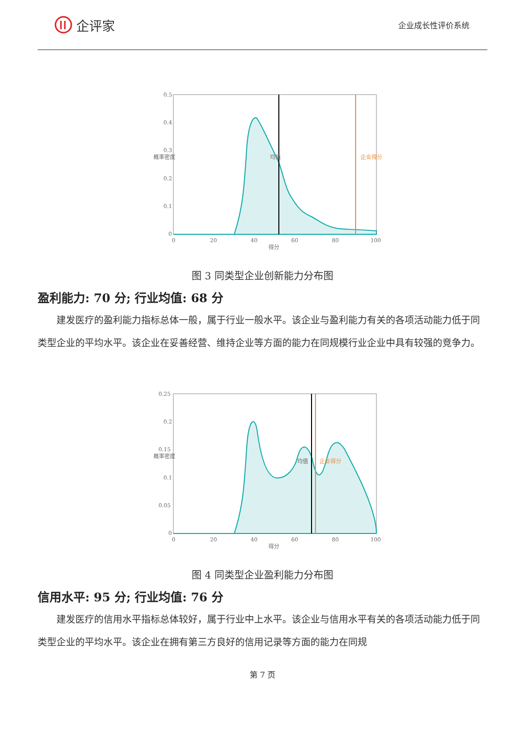企评家
企业成长性评价系统
0.5
0.4
0.3
0.2
0.1
0
0
20
40
60
80
100
得分
概率密度
均值
企业得分
图 3 同类型企业创新能力分布图
盈利能力: 70 分; 行业均值: 68 分
建发医疗的盈利能力指标总体一般，属于行业一般水平。该企业与盈利能力有关的各项活动能力低于同类型企业的平均水平。该企业在妥善经营、维持企业等方面的能力在同规模行业企业中具有较强的竞争力。
0.25
0.2
0.15
0.1
0.05
0
0
20
40
60
80
100
得分
概率密度
均值
企业得分
图 4 同类型企业盈利能力分布图
信用水平: 95 分; 行业均值: 76 分
建发医疗的信用水平指标总体较好，属于行业中上水平。该企业与信用水平有关的各项活动能力低于同类型企业的平均水平。该企业在拥有第三方良好的信用记录等方面的能力在同规
第 7 页